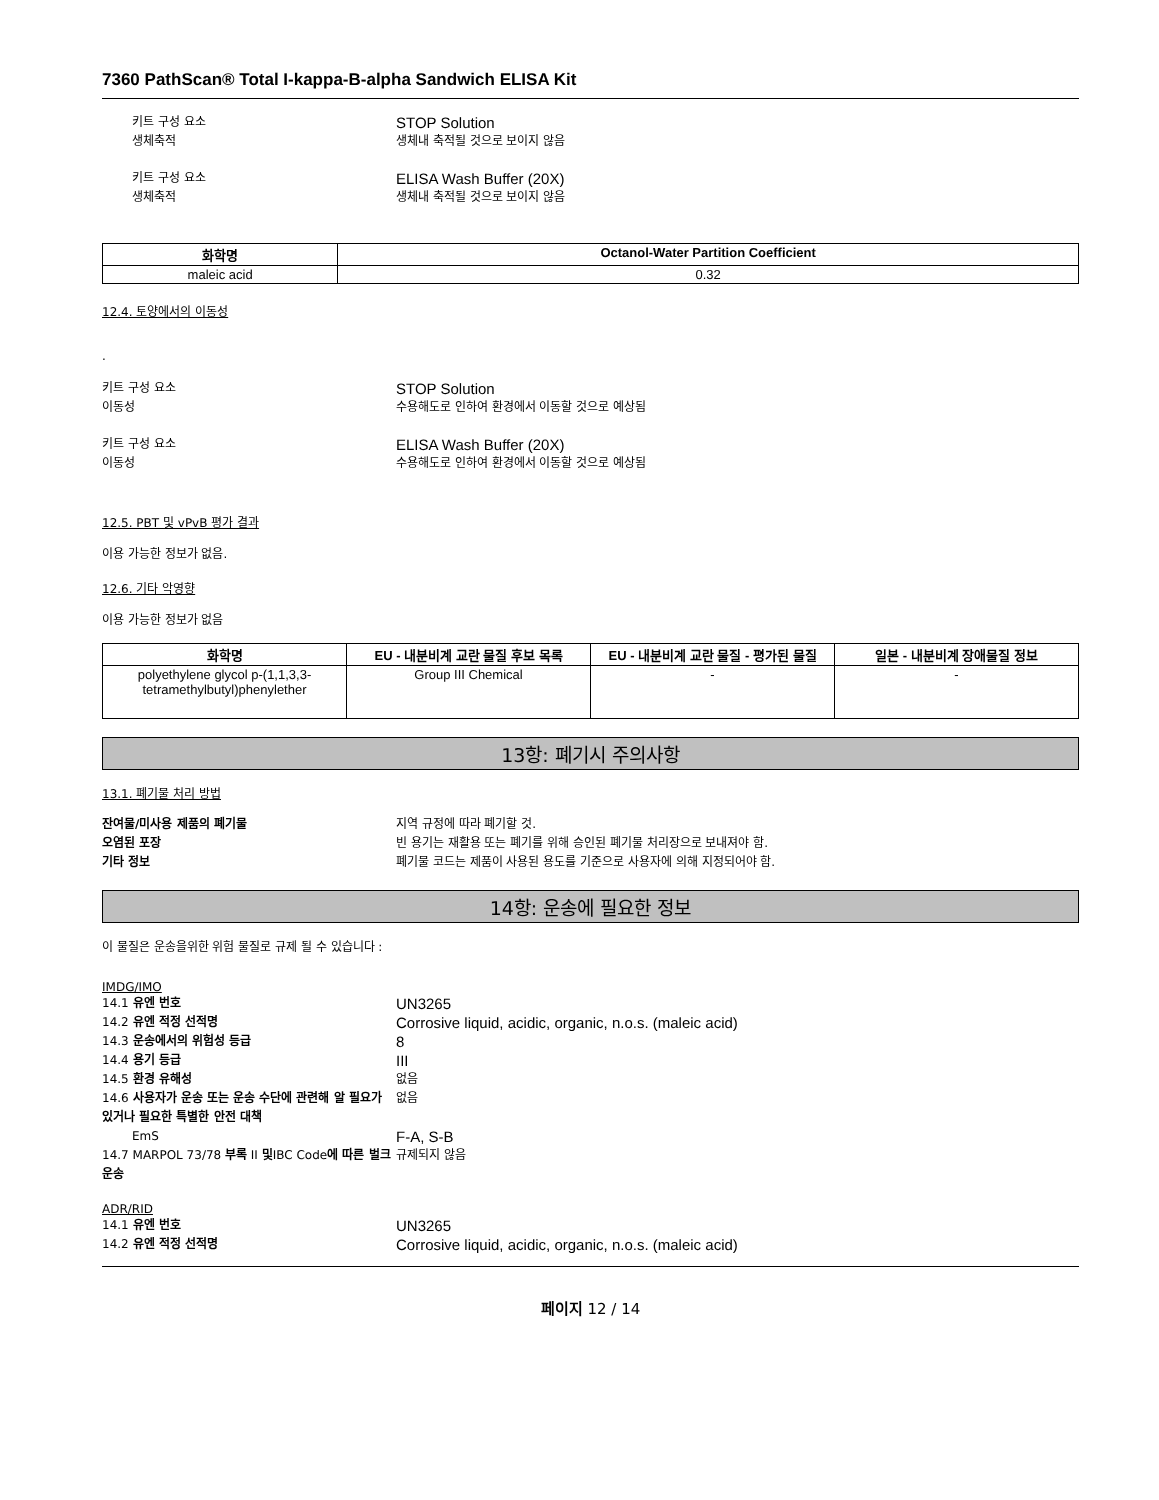7360 PathScan® Total I-kappa-B-alpha Sandwich ELISA Kit
키트 구성 요소
STOP Solution
생체축적 생체내 축적될 것으로 보이지 않음
키트 구성 요소
ELISA Wash Buffer (20X)
생체축적 생체내 축적될 것으로 보이지 않음
| 화학명 | Octanol-Water Partition Coefficient |
| --- | --- |
| maleic acid | 0.32 |
12.4. 토양에서의 이동성
.
키트 구성 요소
STOP Solution
이동성 수용해도로 인하여 환경에서 이동할 것으로 예상됨
키트 구성 요소
ELISA Wash Buffer (20X)
이동성 수용해도로 인하여 환경에서 이동할 것으로 예상됨
12.5. PBT 및 vPvB 평가 결과
이용 가능한 정보가 없음.
12.6. 기타 악영향
이용 가능한 정보가 없음
| 화학명 | EU - 내분비계 교란 물질 후보 목록 | EU - 내분비계 교란 물질 - 평가된 물질 | 일본 - 내분비계 장애물질 정보 |
| --- | --- | --- | --- |
| polyethylene glycol p-(1,1,3,3-tetramethylbutyl)phenylether | Group III Chemical | - | - |
13항: 폐기시 주의사항
13.1. 폐기물 처리 방법
잔여물/미사용 제품의 폐기물 지역 규정에 따라 폐기할 것.
오염된 포장 빈 용기는 재활용 또는 폐기를 위해 승인된 폐기물 처리장으로 보내져야 함.
기타 정보 폐기물 코드는 제품이 사용된 용도를 기준으로 사용자에 의해 지정되어야 함.
14항: 운송에 필요한 정보
이 물질은 운송을위한 위험 물질로 규제 될 수 있습니다 :
IMDG/IMO
14.1 유엔 번호
UN3265
14.2 유엔 적정 선적명
Corrosive liquid, acidic, organic, n.o.s. (maleic acid)
14.3 운송에서의 위험성 등급
8
14.4 용기 등급
III
14.5 환경 유해성 없음
14.6 사용자가 운송 또는 운송 수단에 관련해 알 필요가 있거나 필요한 특별한 안전 대책
없음
EmS
F-A, S-B
14.7 MARPOL 73/78 부록 II 및IBC Code에 따른 벌크 운송
규제되지 않음
ADR/RID
14.1 유엔 번호
UN3265
14.2 유엔 적정 선적명
Corrosive liquid, acidic, organic, n.o.s. (maleic acid)
페이지 12 / 14